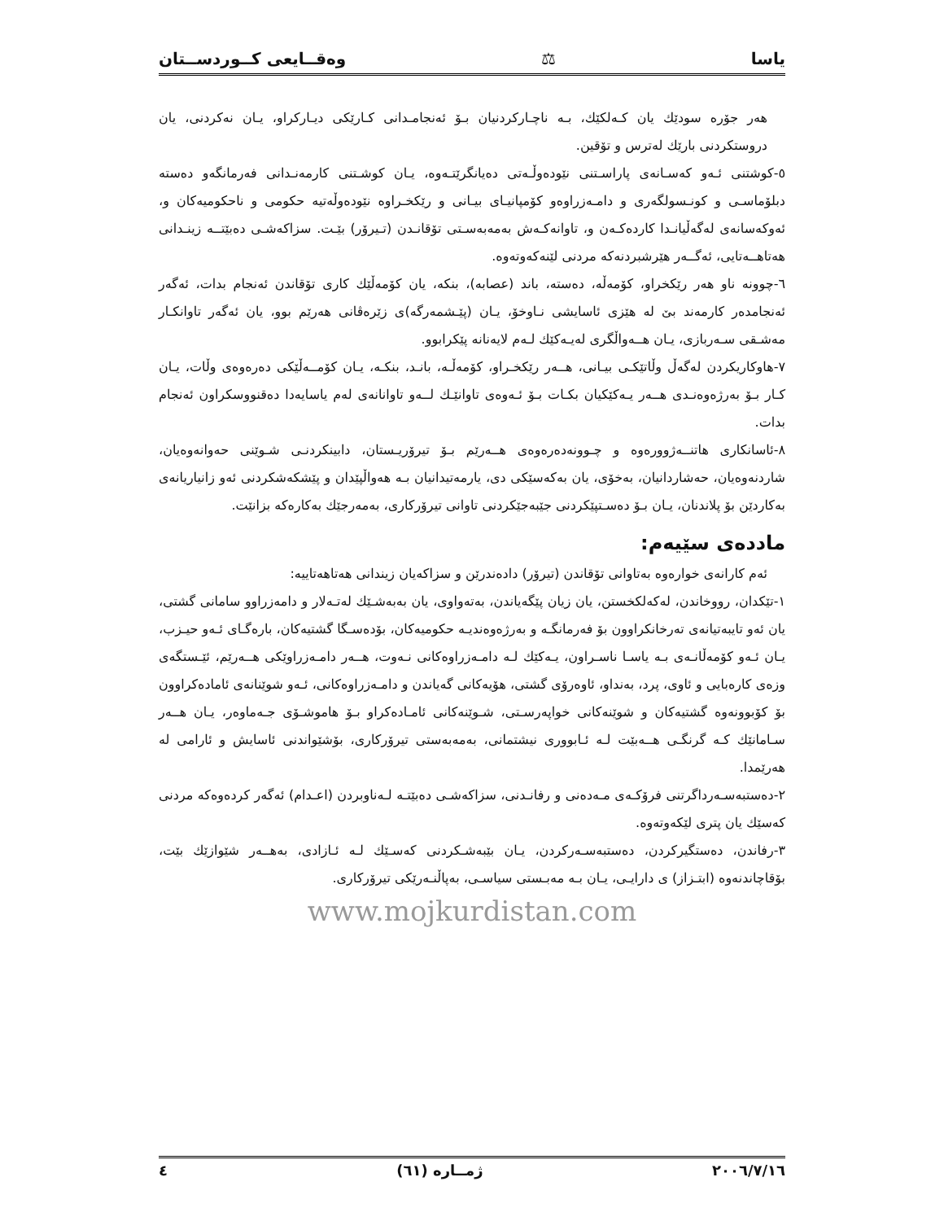یاسا ⚖ وەقــایعی كــوردســتان
هەر جۆرە سودێك یان كـەلكێك، بـە ناچـاركردنیان بـۆ ئەنجامـدانی كـارێكی دیـاركراو، یـان نەكردنی، یان دروستكردنی بارێك لەترس و تۆقین.
٥-كوشتنی ئـەو كەسـانەی پاراسـتنی نێودەوڵـەتی دەیانگرێتـەوە، یـان كوشـتنی كارمەنـدانی فەرمانگەو دەستە دبلۆماسـی و كونـسولگەری و دامـەزراوەو كۆمپانیـای بیـانی و رێكخـراوە نێودەوڵەتیە حكومی و ناحكومیەكان و، ئەوكەسانەی لەگەڵیانـدا كاردەكـەن و، تاوانەكـەش بەمەبەسـتی تۆقانـدن (تـیرۆر) بێـت. سزاكەشـی دەبێتــە زینـدانی هەتاهــەتایی، ئەگــەر هێرشبردنەكە مردنی لێنەكەوتەوە.
٦-چوونە ناو هەر رێكخراو، كۆمەڵە، دەستە، باند (عصابە)، بنكە، یان كۆمەڵێك كاری تۆقاندن ئەنجام بدات، ئەگەر ئەنجامدەر كارمەند بێ لە هێزی ئاسایشی نـاوخۆ، یـان (پێـشمەرگە)ی زێرەڤانی هەرێم بوو، یان ئەگەر تاوانكـار مەشـقی سـەربازی، یـان هــەواڵگری لەیـەكێك لـەم لایەنانە پێكرابوو.
٧-هاوكاریكردن لەگەڵ وڵاتێكـی بیـانی، هــەر رێكخـراو، كۆمەڵـە، بانـد، بنكـە، یـان كۆمــەڵێكی دەرەوەی وڵات، یـان كـار بـۆ بەرژەوەنـدی هــەر یـەكێكیان بكـات بـۆ ئـەوەی تاوانێـك لــەو تاوانانەی لەم یاسایەدا دەقنووسكراون ئەنجام بدات.
٨-ئاسانكاری هاتنــەژوورەوە و چـوونەدەرەوەی هــەرێم بـۆ تیرۆریـستان، دابینكردنـی شـوێنی حەوانەوەیان، شاردنەوەیان، حەشاردانیان، بەخۆی، یان بەكەسێكی دی، یارمەتیدانیان بـە هەواڵپێدان و پێشكەشكردنی ئەو زانیاریانەی بەكاردێن بۆ پلاندنان، یـان بـۆ دەسـتپێكردنی جێبەجێكردنی تاوانی تیرۆركاری، بەمەرجێك بەكارەكە بزانێت.
ماددەی سێیەم:
ئەم كارانەی خوارەوە بەتاوانی تۆقاندن (تیرۆر) دادەندرێن و سزاكەیان زیندانی هەتاهەتاییە:
١-تێكدان، رووخاندن، لەكەلكخستن، یان زیان پێگەیاندن، بەتەواوی، یان بەبەشـێك لەتـەلار و دامەزراوو سامانی گشتی، یان ئەو تایبەتیانەی تەرخانكراوون بۆ فەرمانگـە و بەرژەوەندیـە حكومیەكان، بۆدەسـگا گشتیەكان، بارەگـای ئـەو حیـزب، یـان ئـەو كۆمەڵانـەی بـە یاسـا ناسـراون، یـەكێك لـە دامـەزراوەكانی نـەوت، هــەر دامـەزراوێكی هــەرێم، ئێـستگەی وزەی كارەبایی و ئاوی، پرد، بەنداو، ئاوەرۆی گشتی، هۆیەكانی گەیاندن و دامـەزراوەكانی، ئـەو شوێنانەی ئامادەكراوون بۆ كۆبوونەوە گشتیەكان و شوێنەكانی خواپەرسـتی، شـوێنەكانی ئامـادەكراو بـۆ هاموشـۆی جـەماوەر، یـان هــەر سـامانێك كـە گرنگـی هــەبێت لـە ئـابووری نیشتمانی، بەمەبەستی تیرۆركاری، بۆشێواندنی ئاسایش و ئارامی لە هەرێمدا.
٢-دەستبەسـەرداگرتنی فرۆكـەی مـەدەنی و رفانـدنی، سزاكەشـی دەبێتـە لـەناوبردن (اعـدام) ئەگەر كردەوەكە مردنی كەسێك یان پتری لێكەوتەوە.
٣-رفاندن، دەستگیركردن، دەستبەسـەركردن، یـان بێبەشـكردنی كەسـێك لـە ئـازادی، بەهــەر شێوازێك بێت، بۆقاچاندنەوە (ابتـزاز) ی دارایـی، یـان بـە مەبـستی سیاسـی، بەپاڵنـەرێكی تیرۆركاری.
www.mojkurdistan.com
٢٠٠٦/٧/١٦ ژمــارە (٦١) ٤